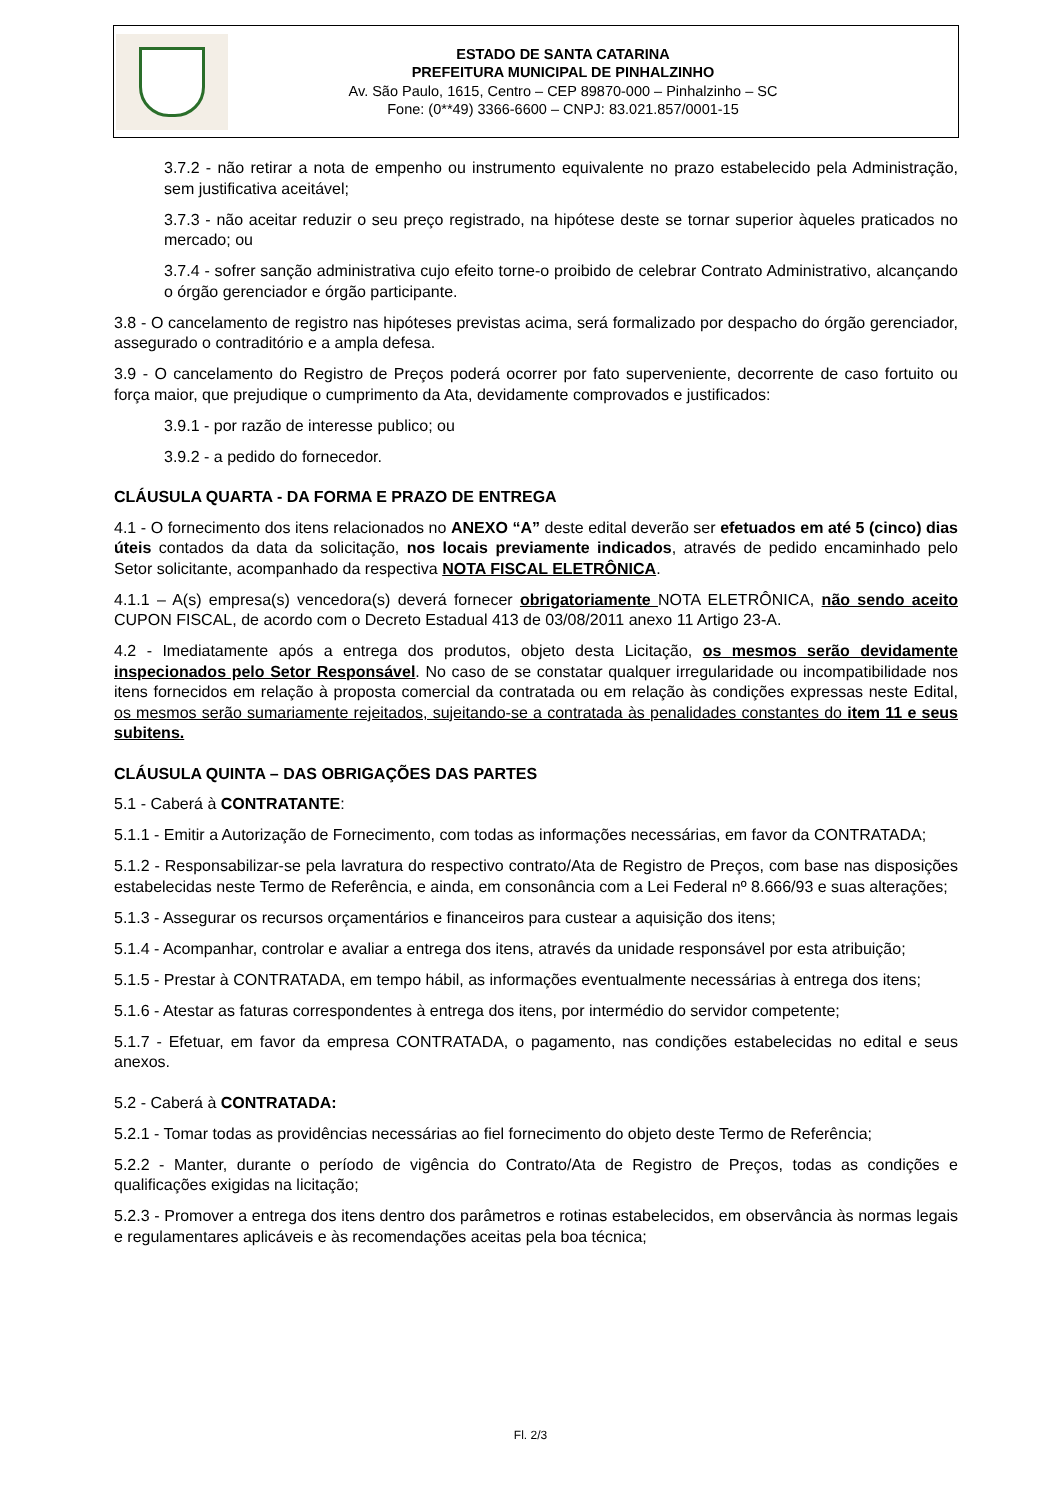ESTADO DE SANTA CATARINA
PREFEITURA MUNICIPAL DE PINHALZINHO
Av. São Paulo, 1615, Centro – CEP 89870-000 – Pinhalzinho – SC
Fone: (0**49) 3366-6600 – CNPJ: 83.021.857/0001-15
3.7.2 - não retirar a nota de empenho ou instrumento equivalente no prazo estabelecido pela Administração, sem justificativa aceitável;
3.7.3 - não aceitar reduzir o seu preço registrado, na hipótese deste se tornar superior àqueles praticados no mercado; ou
3.7.4 - sofrer sanção administrativa cujo efeito torne-o proibido de celebrar Contrato Administrativo, alcançando o órgão gerenciador e órgão participante.
3.8 - O cancelamento de registro nas hipóteses previstas acima, será formalizado por despacho do órgão gerenciador, assegurado o contraditório e a ampla defesa.
3.9 - O cancelamento do Registro de Preços poderá ocorrer por fato superveniente, decorrente de caso fortuito ou força maior, que prejudique o cumprimento da Ata, devidamente comprovados e justificados:
3.9.1 - por razão de interesse publico; ou
3.9.2 - a pedido do fornecedor.
CLÁUSULA QUARTA - DA FORMA E PRAZO DE ENTREGA
4.1 - O fornecimento dos itens relacionados no ANEXO “A” deste edital deverão ser efetuados em até 5 (cinco) dias úteis contados da data da solicitação, nos locais previamente indicados, através de pedido encaminhado pelo Setor solicitante, acompanhado da respectiva NOTA FISCAL ELETRÔNICA.
4.1.1 – A(s) empresa(s) vencedora(s) deverá fornecer obrigatoriamente NOTA ELETRÔNICA, não sendo aceito CUPON FISCAL, de acordo com o Decreto Estadual 413 de 03/08/2011 anexo 11 Artigo 23-A.
4.2 - Imediatamente após a entrega dos produtos, objeto desta Licitação, os mesmos serão devidamente inspecionados pelo Setor Responsável. No caso de se constatar qualquer irregularidade ou incompatibilidade nos itens fornecidos em relação à proposta comercial da contratada ou em relação às condições expressas neste Edital, os mesmos serão sumariamente rejeitados, sujeitando-se a contratada às penalidades constantes do item 11 e seus subitens.
CLÁUSULA QUINTA – DAS OBRIGAÇÕES DAS PARTES
5.1 - Caberá à CONTRATANTE:
5.1.1 - Emitir a Autorização de Fornecimento, com todas as informações necessárias, em favor da CONTRATADA;
5.1.2 - Responsabilizar-se pela lavratura do respectivo contrato/Ata de Registro de Preços, com base nas disposições estabelecidas neste Termo de Referência, e ainda, em consonância com a Lei Federal nº 8.666/93 e suas alterações;
5.1.3 - Assegurar os recursos orçamentários e financeiros para custear a aquisição dos itens;
5.1.4 - Acompanhar, controlar e avaliar a entrega dos itens, através da unidade responsável por esta atribuição;
5.1.5 - Prestar à CONTRATADA, em tempo hábil, as informações eventualmente necessárias à entrega dos itens;
5.1.6 - Atestar as faturas correspondentes à entrega dos itens, por intermédio do servidor competente;
5.1.7 - Efetuar, em favor da empresa CONTRATADA, o pagamento, nas condições estabelecidas no edital e seus anexos.
5.2 - Caberá à CONTRATADA:
5.2.1 - Tomar todas as providências necessárias ao fiel fornecimento do objeto deste Termo de Referência;
5.2.2 - Manter, durante o período de vigência do Contrato/Ata de Registro de Preços, todas as condições e qualificações exigidas na licitação;
5.2.3 - Promover a entrega dos itens dentro dos parâmetros e rotinas estabelecidos, em observância às normas legais e regulamentares aplicáveis e às recomendações aceitas pela boa técnica;
Fl. 2/3